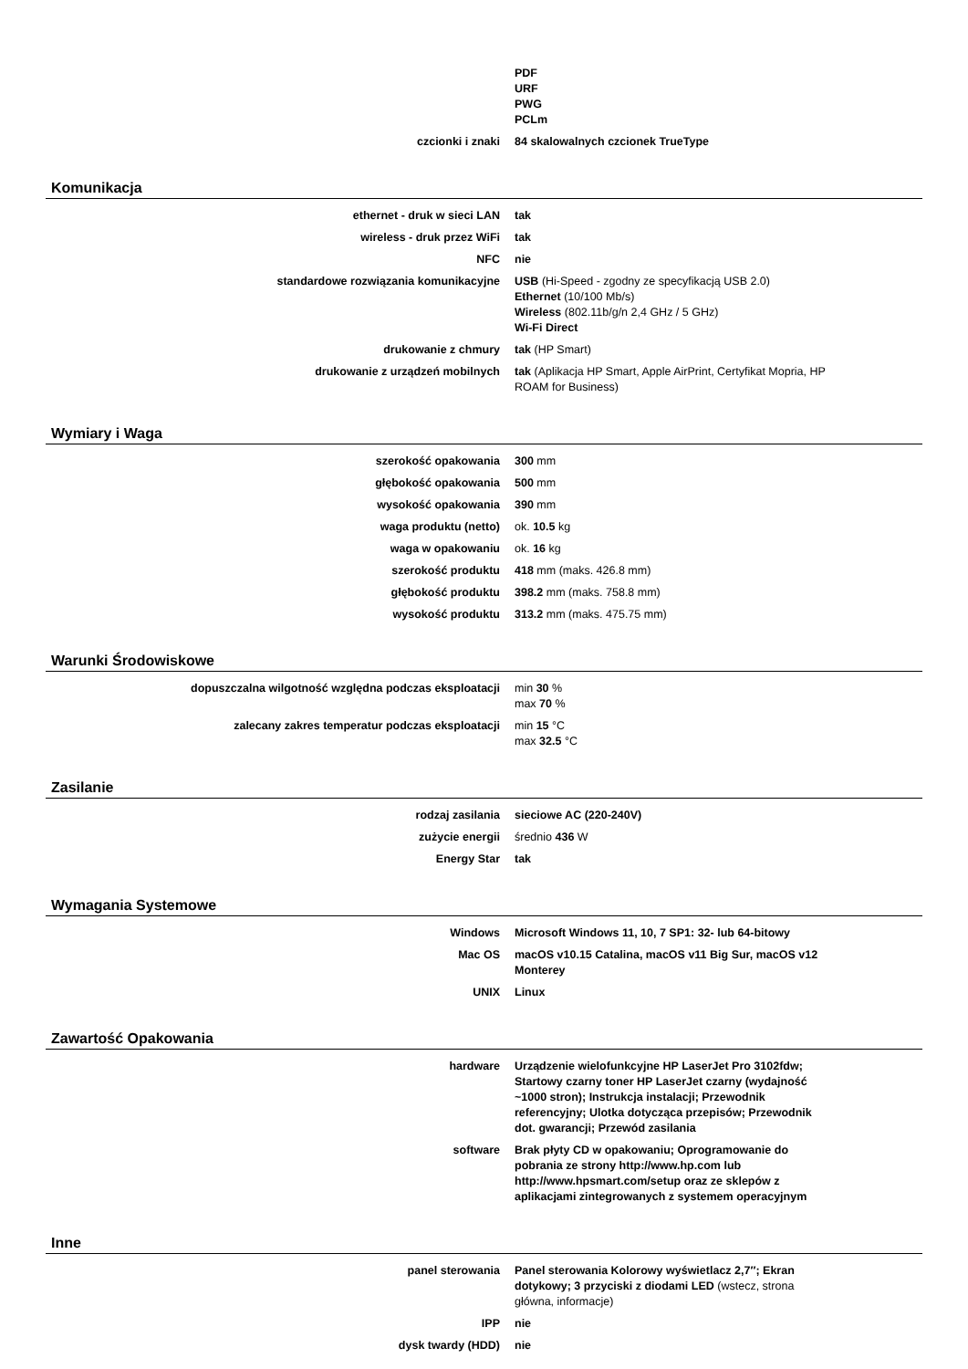| | PDF URF PWG PCLm |
| czcionki i znaki | 84 skalowalnych czcionek TrueType |
Komunikacja
| ethernet - druk w sieci LAN | tak |
| wireless - druk przez WiFi | tak |
| NFC | nie |
| standardowe rozwiązania komunikacyjne | USB (Hi-Speed - zgodny ze specyfikacją USB 2.0) Ethernet (10/100 Mb/s) Wireless (802.11b/g/n 2,4 GHz / 5 GHz) Wi-Fi Direct |
| drukowanie z chmury | tak (HP Smart) |
| drukowanie z urządzeń mobilnych | tak (Aplikacja HP Smart, Apple AirPrint, Certyfikat Mopria, HP ROAM for Business) |
Wymiary i Waga
| szerokość opakowania | 300 mm |
| głębokość opakowania | 500 mm |
| wysokość opakowania | 390 mm |
| waga produktu (netto) | ok. 10.5 kg |
| waga w opakowaniu | ok. 16 kg |
| szerokość produktu | 418 mm (maks. 426.8 mm) |
| głębokość produktu | 398.2 mm (maks. 758.8 mm) |
| wysokość produktu | 313.2 mm (maks. 475.75 mm) |
Warunki Środowiskowe
| dopuszczalna wilgotność względna podczas eksploatacji | min 30 % max 70 % |
| zalecany zakres temperatur podczas eksploatacji | min 15 °C max 32.5 °C |
Zasilanie
| rodzaj zasilania | sieciowe AC (220-240V) |
| zużycie energii | średnio 436 W |
| Energy Star | tak |
Wymagania Systemowe
| Windows | Microsoft Windows 11, 10, 7 SP1: 32- lub 64-bitowy |
| Mac OS | macOS v10.15 Catalina, macOS v11 Big Sur, macOS v12 Monterey |
| UNIX | Linux |
Zawartość Opakowania
| hardware | Urządzenie wielofunkcyjne HP LaserJet Pro 3102fdw; Startowy czarny toner HP LaserJet czarny (wydajność ~1000 stron); Instrukcja instalacji; Przewodnik referencyjny; Ulotka dotycząca przepisów; Przewodnik dot. gwarancji; Przewód zasilania |
| software | Brak płyty CD w opakowaniu; Oprogramowanie do pobrania ze strony http://www.hp.com lub http://www.hpsmart.com/setup oraz ze sklepów z aplikacjami zintegrowanych z systemem operacyjnym |
Inne
| panel sterowania | Panel sterowania Kolorowy wyświetlacz 2,7″; Ekran dotykowy; 3 przyciski z diodami LED (wstecz, strona główna, informacje) |
| IPP | nie |
| dysk twardy (HDD) | nie |